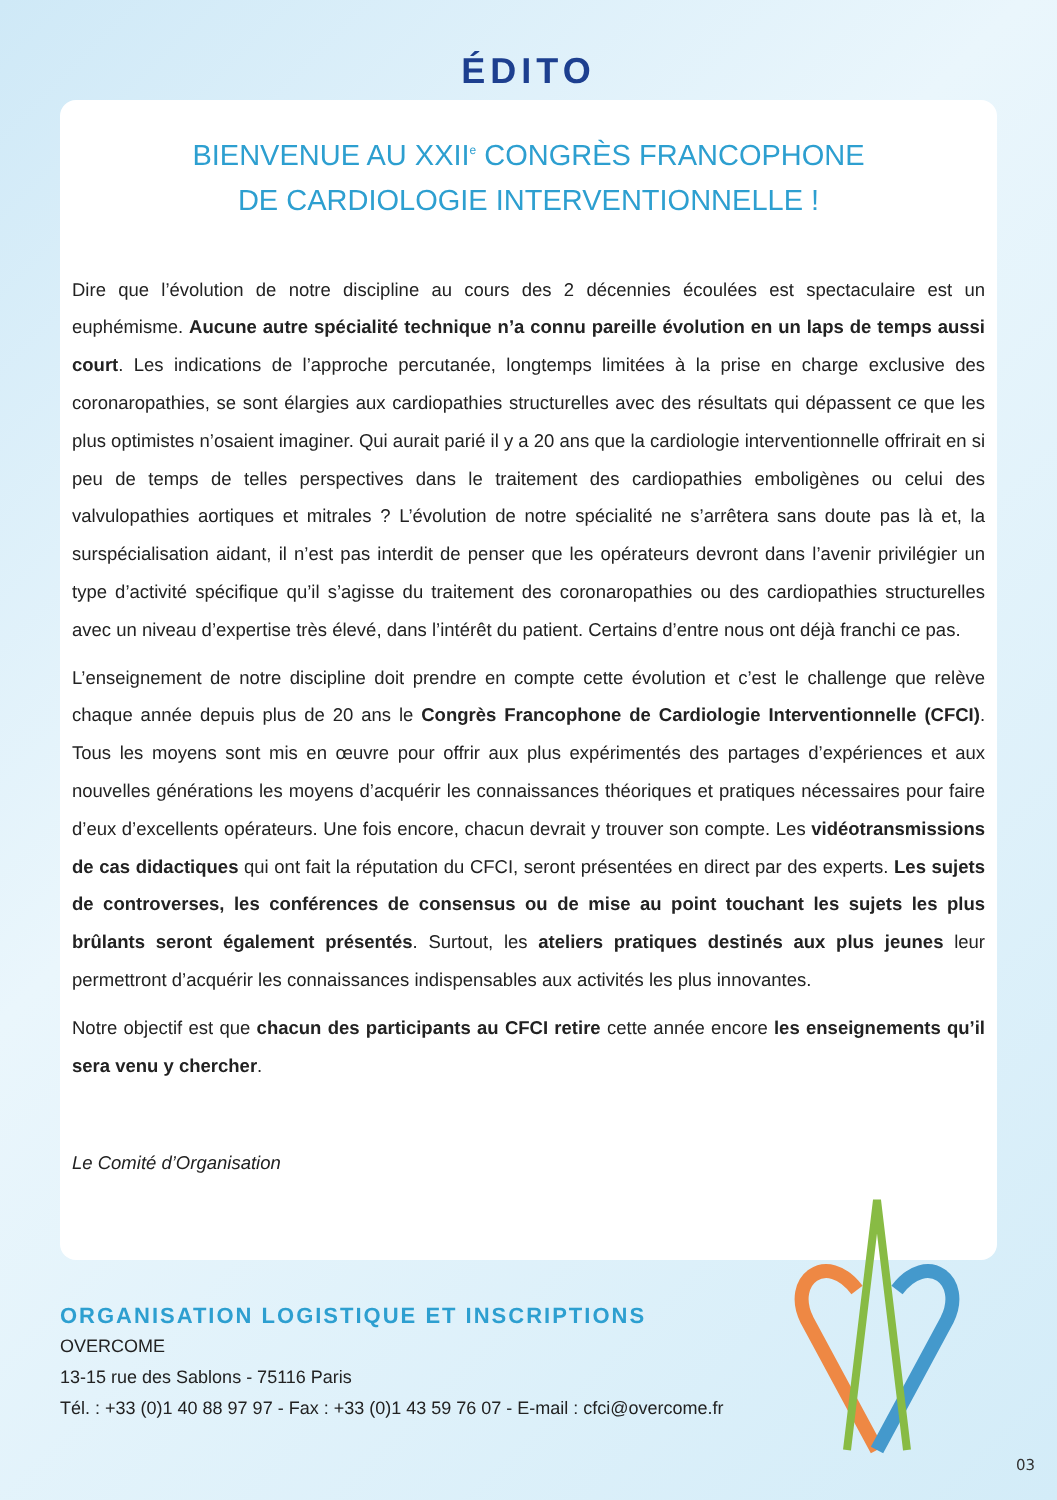ÉDITO
BIENVENUE AU XXII<sup>e</sup> CONGRÈS FRANCOPHONE
DE CARDIOLOGIE INTERVENTIONNELLE !
Dire que l’évolution de notre discipline au cours des 2 décennies écoulées est spectaculaire est un euphémisme. Aucune autre spécialité technique n’a connu pareille évolution en un laps de temps aussi court. Les indications de l’approche percutanée, longtemps limitées à la prise en charge exclusive des coronaropathies, se sont élargies aux cardiopathies structurelles avec des résultats qui dépassent ce que les plus optimistes n’osaient imaginer. Qui aurait parié il y a 20 ans que la cardiologie interventionnelle offrirait en si peu de temps de telles perspectives dans le traitement des cardiopathies emboligènes ou celui des valvulopathies aortiques et mitrales ? L’évolution de notre spécialité ne s’arrêtera sans doute pas là et, la surspécialisation aidant, il n’est pas interdit de penser que les opérateurs devront dans l’avenir privilégier un type d’activité spécifique qu’il s’agisse du traitement des coronaropathies ou des cardiopathies structurelles avec un niveau d’expertise très élevé, dans l’intérêt du patient. Certains d’entre nous ont déjà franchi ce pas.
L’enseignement de notre discipline doit prendre en compte cette évolution et c’est le challenge que relève chaque année depuis plus de 20 ans le Congrès Francophone de Cardiologie Interventionnelle (CFCI). Tous les moyens sont mis en œuvre pour offrir aux plus expérimentés des partages d’expériences et aux nouvelles générations les moyens d’acquérir les connaissances théoriques et pratiques nécessaires pour faire d’eux d’excellents opérateurs. Une fois encore, chacun devrait y trouver son compte. Les vidéotransmissions de cas didactiques qui ont fait la réputation du CFCI, seront présentées en direct par des experts. Les sujets de controverses, les conférences de consensus ou de mise au point touchant les sujets les plus brûlants seront également présentés. Surtout, les ateliers pratiques destinés aux plus jeunes leur permettront d’acquérir les connaissances indispensables aux activités les plus innovantes.
Notre objectif est que chacun des participants au CFCI retire cette année encore les enseignements qu’il sera venu y chercher.
Le Comité d’Organisation
ORGANISATION LOGISTIQUE ET INSCRIPTIONS
OVERCOME
13-15 rue des Sablons - 75116 Paris
Tél. : +33 (0)1 40 88 97 97 - Fax : +33 (0)1 43 59 76 07 - E-mail : cfci@overcome.fr
03